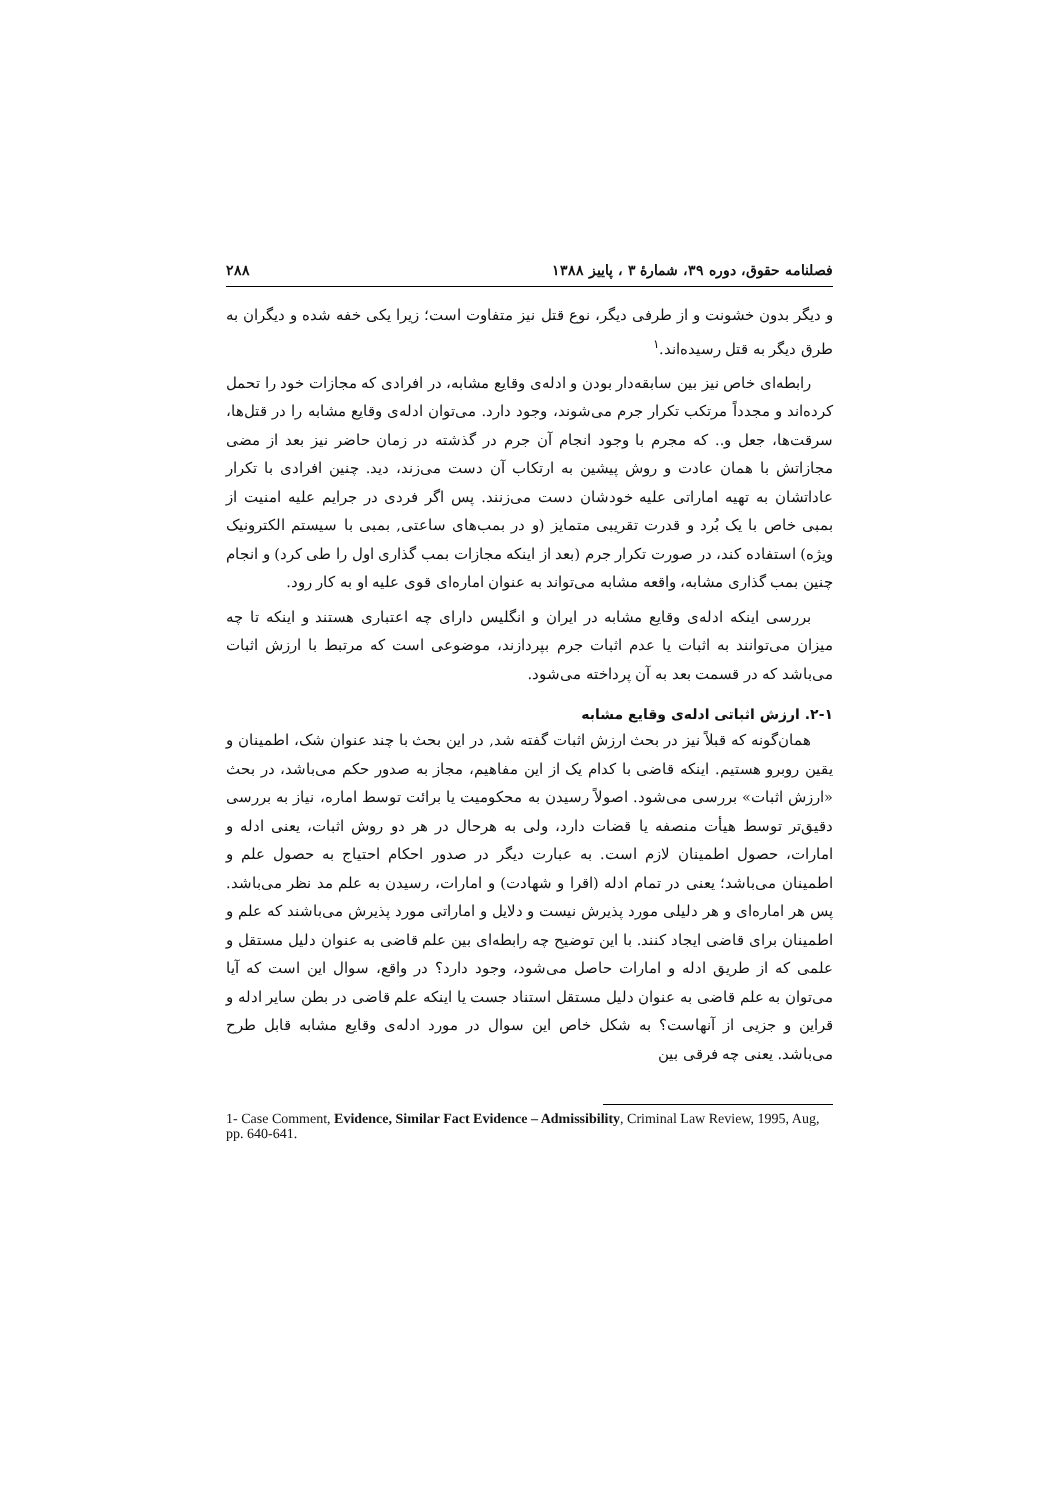فصلنامه حقوق، دوره ۳۹، شمارهٔ ۳ ، پاییز ۱۳۸۸ ۲۸۸
و دیگر بدون خشونت و از طرفی دیگر، نوع قتل نیز متفاوت است؛ زیرا یکی خفه شده و دیگران به طرق دیگر به قتل رسیده‌اند.<sup>۱</sup>
رابطه‌ای خاص نیز بین سابقه‌دار بودن و ادله‌ی وقایع مشابه، در افرادی که مجازات خود را تحمل کرده‌اند و مجدداً مرتکب تکرار جرم می‌شوند، وجود دارد. می‌توان ادله‌ی وقایع مشابه را در قتل‌ها، سرقت‌ها، جعل و.. که مجرم با وجود انجام آن جرم در گذشته در زمان حاضر نیز بعد از مضی مجازاتش با همان عادت و روش پیشین به ارتکاب آن دست می‌زند، دید. چنین افرادی با تکرار عاداتشان به تهیه اماراتی علیه خودشان دست می‌زنند. پس اگر فردی در جرایم علیه امنیت از بمبی خاص با یک بُرد و قدرت تقریبی متمایز (و در بمب‌های ساعتی, بمبی با سیستم الکترونیک ویژه) استفاده کند، در صورت تکرار جرم (بعد از اینکه مجازات بمب گذاری اول را طی کرد) و انجام چنین بمب گذاری مشابه، واقعه مشابه می‌تواند به عنوان اماره‌ای قوی علیه او به کار رود.
بررسی اینکه ادله‌ی وقایع مشابه در ایران و انگلیس دارای چه اعتباری هستند و اینکه تا چه میزان می‌توانند به اثبات یا عدم اثبات جرم بپردازند، موضوعی است که مرتبط با ارزش اثبات می‌باشد که در قسمت بعد به آن پرداخته می‌شود.
۲-۱. ارزش اثباتی ادله‌ی وقایع مشابه
همان‌گونه که قبلاً نیز در بحث ارزش اثبات گفته شد, در این بحث با چند عنوان شک، اطمینان و یقین روبرو هستیم. اینکه قاضی با کدام یک از این مفاهیم، مجاز به صدور حکم می‌باشد، در بحث «ارزش اثبات» بررسی می‌شود. اصولاً رسیدن به محکومیت یا برائت توسط اماره، نیاز به بررسی دقیق‌تر توسط هیأت منصفه یا قضات دارد، ولی به هرحال در هر دو روش اثبات، یعنی ادله و امارات، حصول اطمینان لازم است. به عبارت دیگر در صدور احکام احتیاج به حصول علم و اطمینان می‌باشد؛ یعنی در تمام ادله (اقرا و شهادت) و امارات، رسیدن به علم مد نظر می‌باشد. پس هر اماره‌ای و هر دلیلی مورد پذیرش نیست و دلایل و اماراتی مورد پذیرش می‌باشند که علم و اطمینان برای قاضی ایجاد کنند. با این توضیح چه رابطه‌ای بین علم قاضی به عنوان دلیل مستقل و علمی که از طریق ادله و امارات حاصل می‌شود، وجود دارد؟ در واقع، سوال این است که آیا می‌توان به علم قاضی به عنوان دلیل مستقل استناد جست یا اینکه علم قاضی در بطن سایر ادله و قراین و جزیی از آنهاست؟ به شکل خاص این سوال در مورد ادله‌ی وقایع مشابه قابل طرح می‌باشد. یعنی چه فرقی بین
1- Case Comment, Evidence, Similar Fact Evidence – Admissibility, Criminal Law Review, 1995, Aug, pp. 640-641.